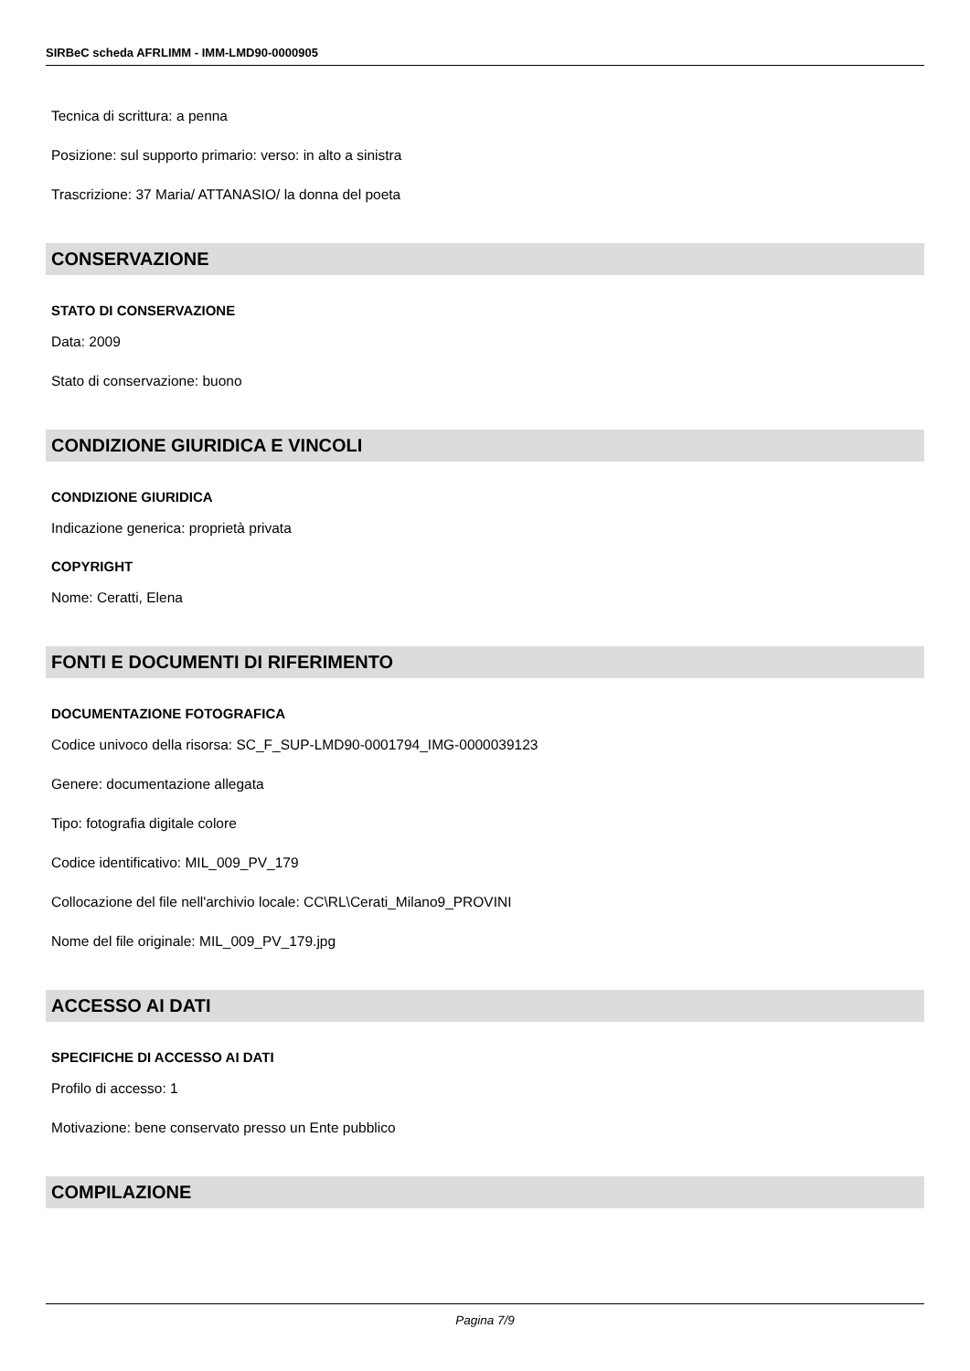SIRBeC scheda AFRLIMM - IMM-LMD90-0000905
Tecnica di scrittura: a penna
Posizione: sul supporto primario: verso: in alto a sinistra
Trascrizione: 37 Maria/ ATTANASIO/ la donna del poeta
CONSERVAZIONE
STATO DI CONSERVAZIONE
Data: 2009
Stato di conservazione: buono
CONDIZIONE GIURIDICA E VINCOLI
CONDIZIONE GIURIDICA
Indicazione generica: proprietà privata
COPYRIGHT
Nome: Ceratti, Elena
FONTI E DOCUMENTI DI RIFERIMENTO
DOCUMENTAZIONE FOTOGRAFICA
Codice univoco della risorsa: SC_F_SUP-LMD90-0001794_IMG-0000039123
Genere: documentazione allegata
Tipo: fotografia digitale colore
Codice identificativo: MIL_009_PV_179
Collocazione del file nell'archivio locale: CC\RL\Cerati_Milano9_PROVINI
Nome del file originale: MIL_009_PV_179.jpg
ACCESSO AI DATI
SPECIFICHE DI ACCESSO AI DATI
Profilo di accesso: 1
Motivazione: bene conservato presso un Ente pubblico
COMPILAZIONE
Pagina 7/9